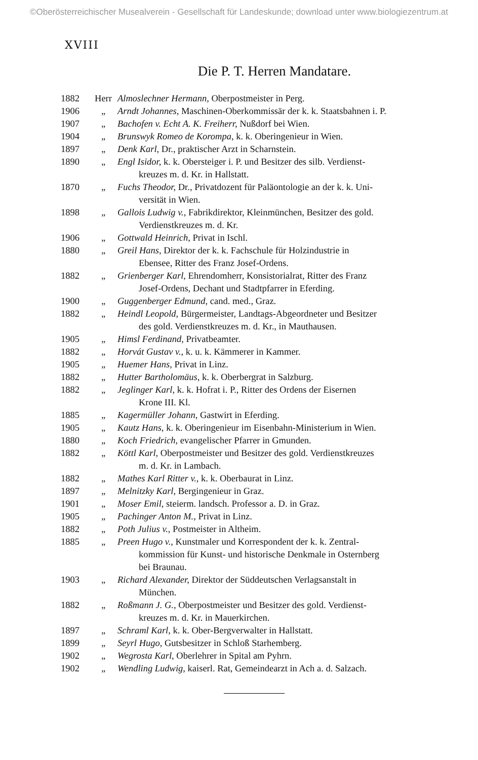©Oberösterreichischer Musealverein - Gesellschaft für Landeskunde; download unter www.biologiezentrum.at
XVIII
Die P. T. Herren Mandatare.
| 1882 | Herr | Almoslechner Hermann, Oberpostmeister in Perg. |
| 1906 | „ | Arndt Johannes, Maschinen-Oberkommissär der k. k. Staatsbahnen i. P. |
| 1907 | „ | Bachofen v. Echt A. K. Freiherr, Nußdorf bei Wien. |
| 1904 | „ | Brunswyk Romeo de Korompa, k. k. Oberingenieur in Wien. |
| 1897 | „ | Denk Karl, Dr., praktischer Arzt in Scharnstein. |
| 1890 | „ | Engl Isidor, k. k. Obersteiger i. P. und Besitzer des silb. Verdienst- kreuzes m. d. Kr. in Hallstatt. |
| 1870 | „ | Fuchs Theodor, Dr., Privatdozent für Paläontologie an der k. k. Uni- versität in Wien. |
| 1898 | „ | Gallois Ludwig v., Fabrikdirektor, Kleinmünchen, Besitzer des gold. Verdienstkreuzes m. d. Kr. |
| 1906 | „ | Gottwald Heinrich, Privat in Ischl. |
| 1880 | „ | Greil Hans, Direktor der k. k. Fachschule für Holzindustrie in Ebensee, Ritter des Franz Josef-Ordens. |
| 1882 | „ | Grienberger Karl, Ehrendomherr, Konsistorialrat, Ritter des Franz Josef-Ordens, Dechant und Stadtpfarrer in Eferding. |
| 1900 | „ | Guggenberger Edmund, cand. med., Graz. |
| 1882 | „ | Heindl Leopold, Bürgermeister, Landtags-Abgeordneter und Besitzer des gold. Verdienstkreuzes m. d. Kr., in Mauthausen. |
| 1905 | „ | Himsl Ferdinand, Privatbeamter. |
| 1882 | „ | Horvát Gustav v., k. u. k. Kämmerer in Kammer. |
| 1905 | „ | Huemer Hans, Privat in Linz. |
| 1882 | „ | Hutter Bartholomäus, k. k. Oberbergrat in Salzburg. |
| 1882 | „ | Jeglinger Karl, k. k. Hofrat i. P., Ritter des Ordens der Eisernen Krone III. Kl. |
| 1885 | „ | Kagermüller Johann, Gastwirt in Eferding. |
| 1905 | „ | Kautz Hans, k. k. Oberingenieur im Eisenbahn-Ministerium in Wien. |
| 1880 | „ | Koch Friedrich, evangelischer Pfarrer in Gmunden. |
| 1882 | „ | Köttl Karl, Oberpostmeister und Besitzer des gold. Verdienstkreuzes m. d. Kr. in Lambach. |
| 1882 | „ | Mathes Karl Ritter v., k. k. Oberbaurat in Linz. |
| 1897 | „ | Melnitzky Karl, Bergingenieur in Graz. |
| 1901 | „ | Moser Emil, steierm. landsch. Professor a. D. in Graz. |
| 1905 | „ | Pachinger Anton M., Privat in Linz. |
| 1882 | „ | Poth Julius v., Postmeister in Altheim. |
| 1885 | „ | Preen Hugo v., Kunstmaler und Korrespondent der k. k. Zentral- kommission für Kunst- und historische Denkmale in Osternberg bei Braunau. |
| 1903 | „ | Richard Alexander, Direktor der Süddeutschen Verlagsanstalt in München. |
| 1882 | „ | Roßmann J. G., Oberpostmeister und Besitzer des gold. Verdienst- kreuzes m. d. Kr. in Mauerkirchen. |
| 1897 | „ | Schraml Karl, k. k. Ober-Bergverwalter in Hallstatt. |
| 1899 | „ | Seyrl Hugo, Gutsbesitzer in Schloß Starhemberg. |
| 1902 | „ | Wegrosta Karl, Oberlehrer in Spital am Pyhrn. |
| 1902 | „ | Wendling Ludwig, kaiserl. Rat, Gemeindearzt in Ach a. d. Salzach. |